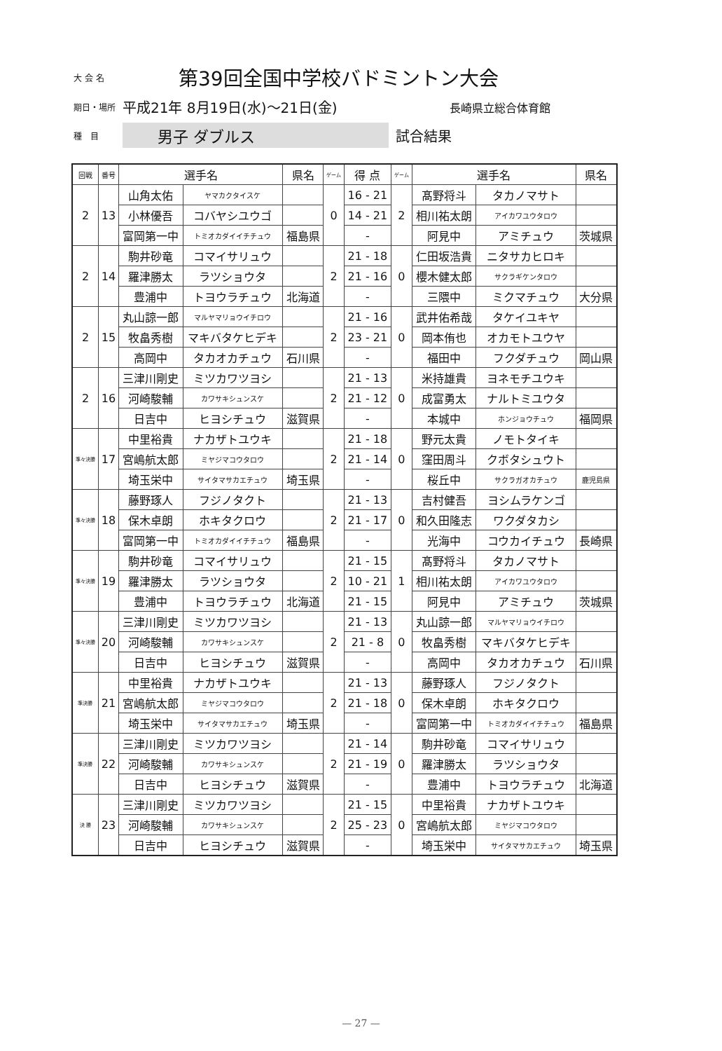大 会 名 第39回全国中学校バドミントン大会
期日・場所 平成21年 8月19日(水)～21日(金) 長崎県立総合体育館
種　目 男子 ダブルス 試合結果
| 回戦 | 番号 | 選手名 | | 県名 | ゲーム | 得 点 | ゲーム | 選手名 | | 県名 |
| --- | --- | --- | --- | --- | --- | --- | --- | --- | --- | --- |
| 2 | 13 | 山角太佑 | ヤマカクタイスケ | | 0 | 16 - 21 | 2 | 髙野将斗 | タカノマサト | |
| | | 小林優吾 | コバヤシユウゴ | | | 14 - 21 | | 相川祐太朗 | アイカワユウタロウ | |
| | | 富岡第一中 | トミオカダイイチチュウ | 福島県 | | - | | 阿見中 | アミチュウ | 茨城県 |
| 2 | 14 | 駒井砂竜 | コマイサリュウ | | 2 | 21 - 18 | 0 | 仁田坂浩貴 | ニタサカヒロキ | |
| | | 羅津勝太 | ラツショウタ | | | 21 - 16 | | 櫻木健太郎 | サクラギケンタロウ | |
| | | 豊浦中 | トヨウラチュウ | 北海道 | | - | | 三隈中 | ミクマチュウ | 大分県 |
| 2 | 15 | 丸山諒一郎 | マルヤマリョウイチロウ | | 2 | 21 - 16 | 0 | 武井佑希哉 | タケイユキヤ | |
| | | 牧畠秀樹 | マキバタケヒデキ | | | 23 - 21 | | 岡本侑也 | オカモトユウヤ | |
| | | 高岡中 | タカオカチュウ | 石川県 | | - | | 福田中 | フクダチュウ | 岡山県 |
| 2 | 16 | 三津川剛史 | ミツカワツヨシ | | 2 | 21 - 13 | 0 | 米持雄貴 | ヨネモチユウキ | |
| | | 河崎駿輔 | カワサキシュンスケ | | | 21 - 12 | | 成富勇太 | ナルトミユウタ | |
| | | 日吉中 | ヒヨシチュウ | 滋賀県 | | - | | 本城中 | ホンジョウチュウ | 福岡県 |
| 準々決勝 | 17 | 中里裕貴 | ナカザトユウキ | | 2 | 21 - 18 | 0 | 野元太貴 | ノモトタイキ | |
| | | 宮嶋航太郎 | ミヤジマコウタロウ | | | 21 - 14 | | 窪田周斗 | クボタシュウト | |
| | | 埼玉栄中 | サイタマサカエチュウ | 埼玉県 | | - | | 桜丘中 | サクラガオカチュウ | 鹿児島県 |
| 準々決勝 | 18 | 藤野琢人 | フジノタクト | | 2 | 21 - 13 | 0 | 吉村健吾 | ヨシムラケンゴ | |
| | | 保木卓朗 | ホキタクロウ | | | 21 - 17 | | 和久田隆志 | ワクダタカシ | |
| | | 富岡第一中 | トミオカダイイチチュウ | 福島県 | | - | | 光海中 | コウカイチュウ | 長崎県 |
| 準々決勝 | 19 | 駒井砂竜 | コマイサリュウ | | 2 | 21 - 15 | 1 | 髙野将斗 | タカノマサト | |
| | | 羅津勝太 | ラツショウタ | | | 10 - 21 | | 相川祐太朗 | アイカワユウタロウ | |
| | | 豊浦中 | トヨウラチュウ | 北海道 | | 21 - 15 | | 阿見中 | アミチュウ | 茨城県 |
| 準々決勝 | 20 | 三津川剛史 | ミツカワツヨシ | | 2 | 21 - 13 | 0 | 丸山諒一郎 | マルヤマリョウイチロウ | |
| | | 河崎駿輔 | カワサキシュンスケ | | | 21 - 8 | | 牧畠秀樹 | マキバタケヒデキ | |
| | | 日吉中 | ヒヨシチュウ | 滋賀県 | | - | | 高岡中 | タカオカチュウ | 石川県 |
| 準決勝 | 21 | 中里裕貴 | ナカザトユウキ | | 2 | 21 - 13 | 0 | 藤野琢人 | フジノタクト | |
| | | 宮嶋航太郎 | ミヤジマコウタロウ | | | 21 - 18 | | 保木卓朗 | ホキタクロウ | |
| | | 埼玉栄中 | サイタマサカエチュウ | 埼玉県 | | - | | 富岡第一中 | トミオカダイイチチュウ | 福島県 |
| 準決勝 | 22 | 三津川剛史 | ミツカワツヨシ | | 2 | 21 - 14 | 0 | 駒井砂竜 | コマイサリュウ | |
| | | 河崎駿輔 | カワサキシュンスケ | | | 21 - 19 | | 羅津勝太 | ラツショウタ | |
| | | 日吉中 | ヒヨシチュウ | 滋賀県 | | - | | 豊浦中 | トヨウラチュウ | 北海道 |
| 決 勝 | 23 | 三津川剛史 | ミツカワツヨシ | | 2 | 21 - 15 | 0 | 中里裕貴 | ナカザトユウキ | |
| | | 河崎駿輔 | カワサキシュンスケ | | | 25 - 23 | | 宮嶋航太郎 | ミヤジマコウタロウ | |
| | | 日吉中 | ヒヨシチュウ | 滋賀県 | | - | | 埼玉栄中 | サイタマサカエチュウ | 埼玉県 |
— 27 —